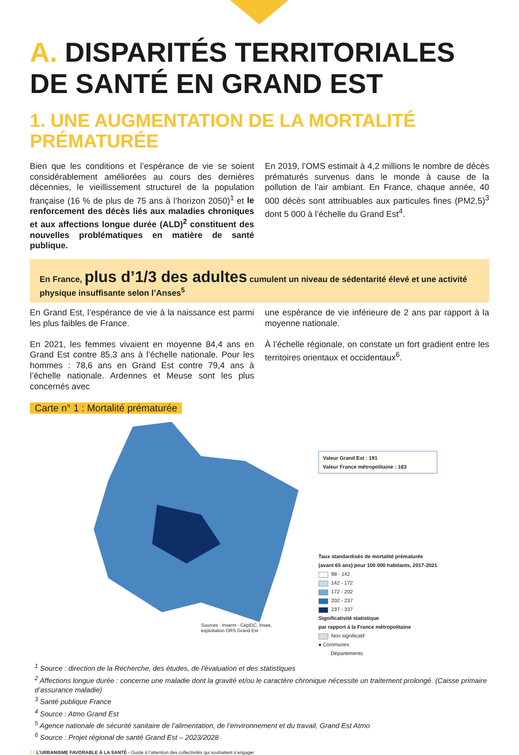A. DISPARITÉS TERRITORIALES DE SANTÉ EN GRAND EST
1. UNE AUGMENTATION DE LA MORTALITÉ PRÉMATURÉE
Bien que les conditions et l’espérance de vie se soient considérablement améliorées au cours des dernières décennies, le vieillissement structurel de la population française (16 % de plus de 75 ans à l’horizon 2050)<sup>1</sup> et le renforcement des décès liés aux maladies chroniques et aux affections longue durée (ALD)<sup>2</sup> constituent des nouvelles problématiques en matière de santé publique.
En 2019, l’OMS estimait à 4,2 millions le nombre de décès prématurés survenus dans le monde à cause de la pollution de l’air ambiant. En France, chaque année, 40 000 décès sont attribuables aux particules fines (PM2,5)<sup>3</sup> dont 5 000 à l’échelle du Grand Est<sup>4</sup>.
En France, plus d’1/3 des adultes cumulent un niveau de sédentarité élevé et une activité physique insuffisante selon l’Anses<sup>5</sup>
En Grand Est, l’espérance de vie à la naissance est parmi les plus faibles de France.
En 2021, les femmes vivaient en moyenne 84,4 ans en Grand Est contre 85,3 ans à l’échelle nationale. Pour les hommes : 78,6 ans en Grand Est contre 79,4 ans à l’échelle nationale. Ardennes et Meuse sont les plus concernés avec
une espérance de vie inférieure de 2 ans par rapport à la moyenne nationale.
À l’échelle régionale, on constate un fort gradient entre les territoires orientaux et occidentaux<sup>6</sup>.
Carte n° 1 : Mortalité prématurée
Sources : Inserm - CépiDC, Insee,
exploitation ORS Grand Est
Valeur Grand Est : 191
Valeur France métropolitaine : 183
Taux standardisés de mortalité prématurée
(avant 65 ans) pour 100 000 habitants, 2017-2021
98 - 142
142 - 172
172 - 202
202 - 237
237 - 337
Significativité statistique
par rapport à la France métropolitaine
Non significatif
● Communes
Départements
<sup>1</sup> Source : direction de la Recherche, des études, de l’évaluation et des statistiques
<sup>2</sup> Affections longue durée : concerne une maladie dont la gravité et/ou le caractère chronique nécessite un traitement prolongé. (Caisse primaire d’assurance maladie)
<sup>3</sup> Santé publique France
<sup>4</sup> Source : Atmo Grand Est
<sup>5</sup> Agence nationale de sécurité sanitaire de l’alimentation, de l’environnement et du travail, Grand Est Atmo
<sup>6</sup> Source : Projet régional de santé Grand Est – 2023/2028
7 / L’URBANISME FAVORABLE À LA SANTÉ - Guide à l’attention des collectivités qui souhaitent s’engager